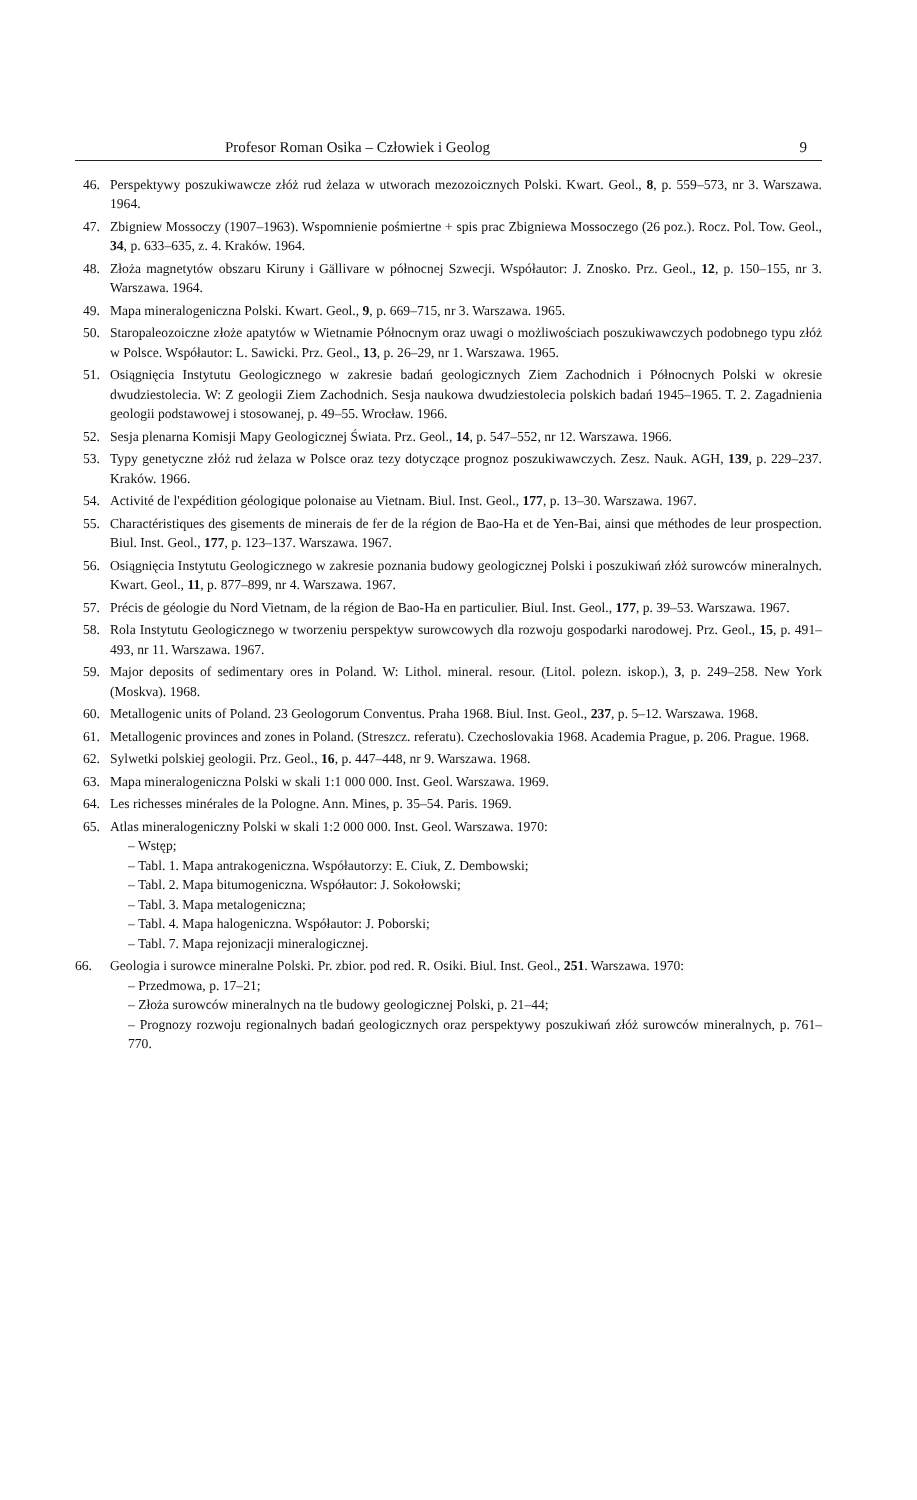Profesor Roman Osika – Człowiek i Geolog 9
46. Perspektywy poszukiwawcze złóż rud żelaza w utworach mezozoicznych Polski. Kwart. Geol., 8, p. 559–573, nr 3. Warszawa. 1964.
47. Zbigniew Mossoczy (1907–1963). Wspomnienie pośmiertne + spis prac Zbigniewa Mossoczego (26 poz.). Rocz. Pol. Tow. Geol., 34, p. 633–635, z. 4. Kraków. 1964.
48. Złoża magnetytów obszaru Kiruny i Gällivare w północnej Szwecji. Współautor: J. Znosko. Prz. Geol., 12, p. 150–155, nr 3. Warszawa. 1964.
49. Mapa mineralogeniczna Polski. Kwart. Geol., 9, p. 669–715, nr 3. Warszawa. 1965.
50. Staropaleozoiczne złoże apatytów w Wietnamie Północnym oraz uwagi o możliwościach poszukiwawczych podobnego typu złóż w Polsce. Współautor: L. Sawicki. Prz. Geol., 13, p. 26–29, nr 1. Warszawa. 1965.
51. Osiągnięcia Instytutu Geologicznego w zakresie badań geologicznych Ziem Zachodnich i Północnych Polski w okresie dwudziestolecia. W: Z geologii Ziem Zachodnich. Sesja naukowa dwudziestolecia polskich badań 1945–1965. T. 2. Zagadnienia geologii podstawowej i stosowanej, p. 49–55. Wrocław. 1966.
52. Sesja plenarna Komisji Mapy Geologicznej Świata. Prz. Geol., 14, p. 547–552, nr 12. Warszawa. 1966.
53. Typy genetyczne złóż rud żelaza w Polsce oraz tezy dotyczące prognoz poszukiwawczych. Zesz. Nauk. AGH, 139, p. 229–237. Kraków. 1966.
54. Activité de l'expédition géologique polonaise au Vietnam. Biul. Inst. Geol., 177, p. 13–30. Warszawa. 1967.
55. Charactéristiques des gisements de minerais de fer de la région de Bao-Ha et de Yen-Bai, ainsi que méthodes de leur prospection. Biul. Inst. Geol., 177, p. 123–137. Warszawa. 1967.
56. Osiągnięcia Instytutu Geologicznego w zakresie poznania budowy geologicznej Polski i poszukiwań złóż surowców mineralnych. Kwart. Geol., 11, p. 877–899, nr 4. Warszawa. 1967.
57. Précis de géologie du Nord Vietnam, de la région de Bao-Ha en particulier. Biul. Inst. Geol., 177, p. 39–53. Warszawa. 1967.
58. Rola Instytutu Geologicznego w tworzeniu perspektyw surowcowych dla rozwoju gospodarki narodowej. Prz. Geol., 15, p. 491–493, nr 11. Warszawa. 1967.
59. Major deposits of sedimentary ores in Poland. W: Lithol. mineral. resour. (Litol. polezn. iskop.), 3, p. 249–258. New York (Moskva). 1968.
60. Metallogenic units of Poland. 23 Geologorum Conventus. Praha 1968. Biul. Inst. Geol., 237, p. 5–12. Warszawa. 1968.
61. Metallogenic provinces and zones in Poland. (Streszcz. referatu). Czechoslovakia 1968. Academia Prague, p. 206. Prague. 1968.
62. Sylwetki polskiej geologii. Prz. Geol., 16, p. 447–448, nr 9. Warszawa. 1968.
63. Mapa mineralogeniczna Polski w skali 1:1 000 000. Inst. Geol. Warszawa. 1969.
64. Les richesses minérales de la Pologne. Ann. Mines, p. 35–54. Paris. 1969.
65. Atlas mineralogeniczny Polski w skali 1:2 000 000. Inst. Geol. Warszawa. 1970:
– Wstęp;
– Tabl. 1. Mapa antrakogeniczna. Współautorzy: E. Ciuk, Z. Dembowski;
– Tabl. 2. Mapa bitumogeniczna. Współautor: J. Sokołowski;
– Tabl. 3. Mapa metalogeniczna;
– Tabl. 4. Mapa halogeniczna. Współautor: J. Poborski;
– Tabl. 7. Mapa rejonizacji mineralogicznej.
66. Geologia i surowce mineralne Polski. Pr. zbior. pod red. R. Osiki. Biul. Inst. Geol., 251. Warszawa. 1970:
– Przedmowa, p. 17–21;
– Złoża surowców mineralnych na tle budowy geologicznej Polski, p. 21–44;
– Prognozy rozwoju regionalnych badań geologicznych oraz perspektywy poszukiwań złóż surowców mineralnych, p. 761–770.